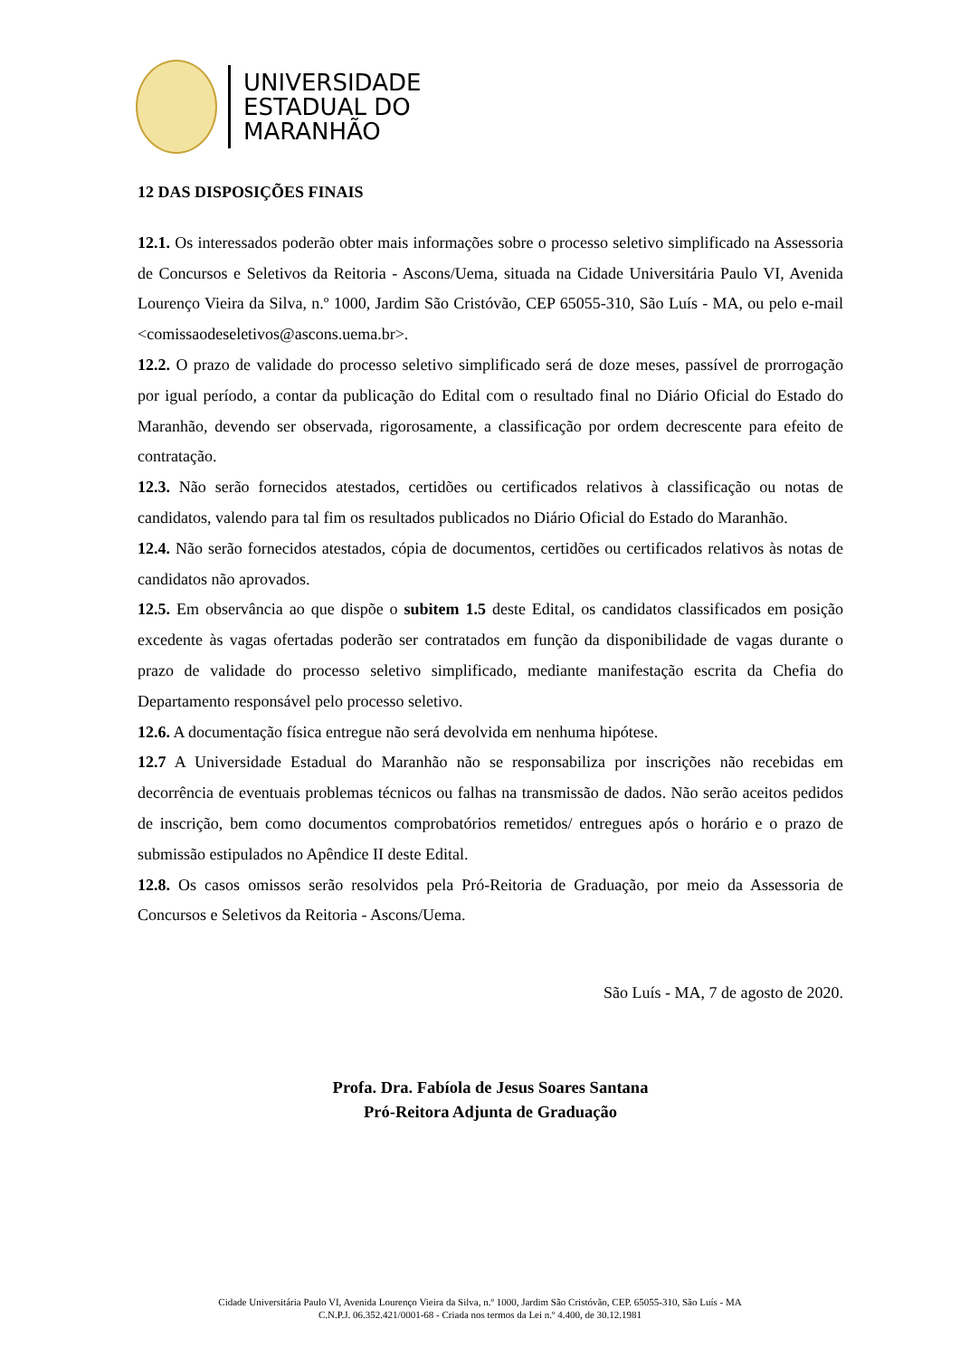UNIVERSIDADE
ESTADUAL DO
MARANHÃO
12 DAS DISPOSIÇÕES FINAIS
12.1. Os interessados poderão obter mais informações sobre o processo seletivo simplificado na Assessoria de Concursos e Seletivos da Reitoria - Ascons/Uema, situada na Cidade Universitária Paulo VI, Avenida Lourenço Vieira da Silva, n.º 1000, Jardim São Cristóvão, CEP 65055-310, São Luís - MA, ou pelo e-mail <comissaodeseletivos@ascons.uema.br>.
12.2. O prazo de validade do processo seletivo simplificado será de doze meses, passível de prorrogação por igual período, a contar da publicação do Edital com o resultado final no Diário Oficial do Estado do Maranhão, devendo ser observada, rigorosamente, a classificação por ordem decrescente para efeito de contratação.
12.3. Não serão fornecidos atestados, certidões ou certificados relativos à classificação ou notas de candidatos, valendo para tal fim os resultados publicados no Diário Oficial do Estado do Maranhão.
12.4. Não serão fornecidos atestados, cópia de documentos, certidões ou certificados relativos às notas de candidatos não aprovados.
12.5. Em observância ao que dispõe o subitem 1.5 deste Edital, os candidatos classificados em posição excedente às vagas ofertadas poderão ser contratados em função da disponibilidade de vagas durante o prazo de validade do processo seletivo simplificado, mediante manifestação escrita da Chefia do Departamento responsável pelo processo seletivo.
12.6. A documentação física entregue não será devolvida em nenhuma hipótese.
12.7 A Universidade Estadual do Maranhão não se responsabiliza por inscrições não recebidas em decorrência de eventuais problemas técnicos ou falhas na transmissão de dados. Não serão aceitos pedidos de inscrição, bem como documentos comprobatórios remetidos/ entregues após o horário e o prazo de submissão estipulados no Apêndice II deste Edital.
12.8. Os casos omissos serão resolvidos pela Pró-Reitoria de Graduação, por meio da Assessoria de Concursos e Seletivos da Reitoria - Ascons/Uema.
São Luís - MA, 7 de agosto de 2020.
Profa. Dra. Fabíola de Jesus Soares Santana
Pró-Reitora Adjunta de Graduação
Cidade Universitária Paulo VI, Avenida Lourenço Vieira da Silva, n.º 1000, Jardim São Cristóvão, CEP. 65055-310, São Luís - MA
C.N.P.J. 06.352.421/0001-68 - Criada nos termos da Lei n.º 4.400, de 30.12.1981